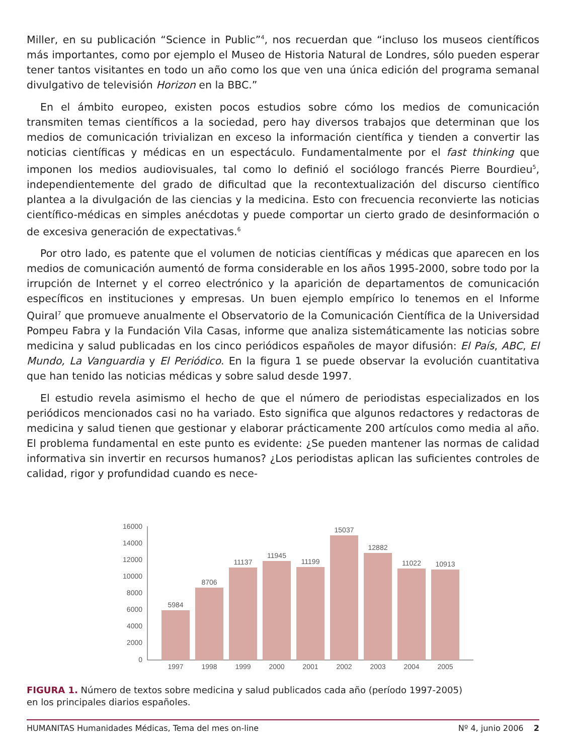Miller, en su publicación “Science in Public”<sup>4</sup>, nos recuerdan que “incluso los museos científicos más importantes, como por ejemplo el Museo de Historia Natural de Londres, sólo pueden esperar tener tantos visitantes en todo un año como los que ven una única edición del programa semanal divulgativo de televisión Horizon en la BBC.”
En el ámbito europeo, existen pocos estudios sobre cómo los medios de comunicación transmiten temas científicos a la sociedad, pero hay diversos trabajos que determinan que los medios de comunicación trivializan en exceso la información científica y tienden a convertir las noticias científicas y médicas en un espectáculo. Fundamentalmente por el fast thinking que imponen los medios audiovisuales, tal como lo definió el sociólogo francés Pierre Bourdieu<sup>5</sup>, independientemente del grado de dificultad que la recontextualización del discurso científico plantea a la divulgación de las ciencias y la medicina. Esto con frecuencia reconvierte las noticias científico-médicas en simples anécdotas y puede comportar un cierto grado de desinformación o de excesiva generación de expectativas.<sup>6</sup>
Por otro lado, es patente que el volumen de noticias científicas y médicas que aparecen en los medios de comunicación aumentó de forma considerable en los años 1995-2000, sobre todo por la irrupción de Internet y el correo electrónico y la aparición de departamentos de comunicación específicos en instituciones y empresas. Un buen ejemplo empírico lo tenemos en el Informe Quiral<sup>7</sup> que promueve anualmente el Observatorio de la Comunicación Científica de la Universidad Pompeu Fabra y la Fundación Vila Casas, informe que analiza sistemáticamente las noticias sobre medicina y salud publicadas en los cinco periódicos españoles de mayor difusión: El País, ABC, El Mundo, La Vanguardia y El Periódico. En la figura 1 se puede observar la evolución cuantitativa que han tenido las noticias médicas y sobre salud desde 1997.
El estudio revela asimismo el hecho de que el número de periodistas especializados en los periódicos mencionados casi no ha variado. Esto significa que algunos redactores y redactoras de medicina y salud tienen que gestionar y elaborar prácticamente 200 artículos como media al año. El problema fundamental en este punto es evidente: ¿Se pueden mantener las normas de calidad informativa sin invertir en recursos humanos? ¿Los periodistas aplican las suficientes controles de calidad, rigor y profundidad cuando es nece-
16000
14000
12000
10000
8000
6000
4000
2000
0
5984
8706
11137
11945
11199
15037
12882
11022
10913
1997
1998
1999
2000
2001
2002
2003
2004
2005
FIGURA 1. Número de textos sobre medicina y salud publicados cada año (período 1997-2005)
en los principales diarios españoles.
HUMANITAS Humanidades Médicas, Tema del mes on-line Nº 4, junio 2006 2